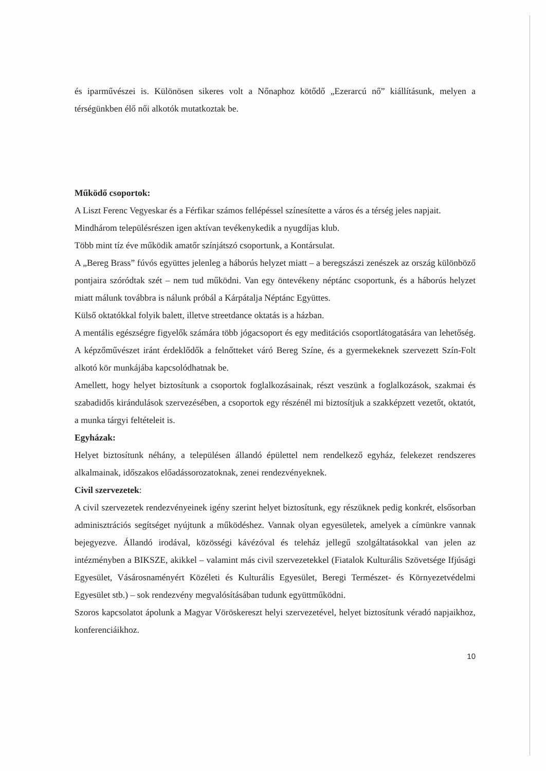és iparművészei is. Különösen sikeres volt a Nőnaphoz kötődő „Ezerarcú nő” kiállításunk, melyen a térségünkben élő női alkotók mutatkoztak be.
Működő csoportok:
A Liszt Ferenc Vegyeskar és a Férfikar számos fellépéssel színesítette a város és a térség jeles napjait.
Mindhárom településrészen igen aktívan tevékenykedik a nyugdíjas klub.
Több mint tíz éve működik amatőr színjátszó csoportunk, a Kontársulat.
A „Bereg Brass” fúvós együttes jelenleg a háborús helyzet miatt – a beregszászi zenészek az ország különböző pontjaira szóródtak szét – nem tud működni. Van egy öntevékeny néptánc csoportunk, és a háborús helyzet miatt málunk továbbra is nálunk próbál a Kárpátalja Néptánc Együttes.
Külső oktatókkal folyik balett, illetve streetdance oktatás is a házban.
A mentális egészségre figyelők számára több jógacsoport és egy meditációs csoportlátogatására van lehetőség. A képzőművészet iránt érdeklődők a felnőtteket váró Bereg Színe, és a gyermekeknek szervezett Szín-Folt alkotó kör munkájába kapcsolódhatnak be.
Amellett, hogy helyet biztosítunk a csoportok foglalkozásainak, részt veszünk a foglalkozások, szakmai és szabadidős kirándulások szervezésében, a csoportok egy részénél mi biztosítjuk a szakképzett vezetőt, oktatót, a munka tárgyi feltételeit is.
Egyházak:
Helyet biztosítunk néhány, a településen állandó épülettel nem rendelkező egyház, felekezet rendszeres alkalmainak, időszakos előadássorozatoknak, zenei rendezvényeknek.
Civil szervezetek:
A civil szervezetek rendezvényeinek igény szerint helyet biztosítunk, egy részüknek pedig konkrét, elsősorban adminisztrációs segítséget nyújtunk a működéshez. Vannak olyan egyesületek, amelyek a címünkre vannak bejegyezve. Állandó irodával, közösségi kávézóval és teleház jellegű szolgáltatásokkal van jelen az intézményben a BIKSZE, akikkel – valamint más civil szervezetekkel (Fiatalok Kulturális Szövetsége Ifjúsági Egyesület, Vásárosnaményért Közéleti és Kulturális Egyesület, Beregi Természet- és Környezetvédelmi Egyesület stb.) – sok rendezvény megvalósításában tudunk együttműködni.
Szoros kapcsolatot ápolunk a Magyar Vöröskereszt helyi szervezetével, helyet biztosítunk véradó napjaikhoz, konferenciáikhoz.
10